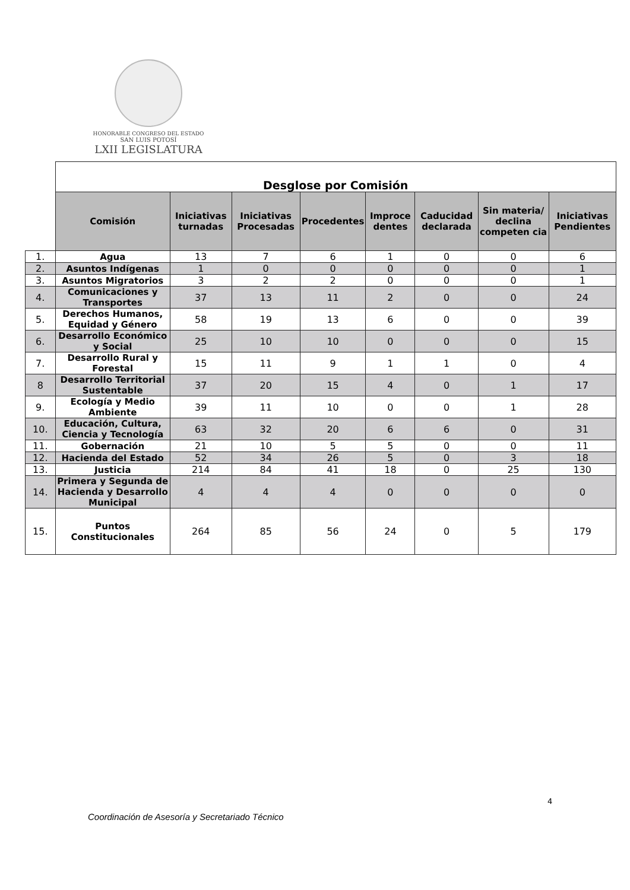HONORABLE CONGRESO DEL ESTADO
SAN LUIS POTOSÍ
LXII LEGISLATURA
| | Desglose por Comisión | | | | | | | |
| | Comisión | Iniciativas turnadas | Iniciativas Procesadas | Procedentes | Improce dentes | Caducidad declarada | Sin materia/ declina competen cia | Iniciativas Pendientes |
| 1. | Agua | 13 | 7 | 6 | 1 | 0 | 0 | 6 |
| 2. | Asuntos Indígenas | 1 | 0 | 0 | 0 | 0 | 0 | 1 |
| 3. | Asuntos Migratorios | 3 | 2 | 2 | 0 | 0 | 0 | 1 |
| 4. | Comunicaciones y Transportes | 37 | 13 | 11 | 2 | 0 | 0 | 24 |
| 5. | Derechos Humanos, Equidad y Género | 58 | 19 | 13 | 6 | 0 | 0 | 39 |
| 6. | Desarrollo Económico y Social | 25 | 10 | 10 | 0 | 0 | 0 | 15 |
| 7. | Desarrollo Rural y Forestal | 15 | 11 | 9 | 1 | 1 | 0 | 4 |
| 8 | Desarrollo Territorial Sustentable | 37 | 20 | 15 | 4 | 0 | 1 | 17 |
| 9. | Ecología y Medio Ambiente | 39 | 11 | 10 | 0 | 0 | 1 | 28 |
| 10. | Educación, Cultura, Ciencia y Tecnología | 63 | 32 | 20 | 6 | 6 | 0 | 31 |
| 11. | Gobernación | 21 | 10 | 5 | 5 | 0 | 0 | 11 |
| 12. | Hacienda del Estado | 52 | 34 | 26 | 5 | 0 | 3 | 18 |
| 13. | Justicia | 214 | 84 | 41 | 18 | 0 | 25 | 130 |
| 14. | Primera y Segunda de Hacienda y Desarrollo Municipal | 4 | 4 | 4 | 0 | 0 | 0 | 0 |
| 15. | Puntos Constitucionales | 264 | 85 | 56 | 24 | 0 | 5 | 179 |
4
Coordinación de Asesoría y Secretariado Técnico